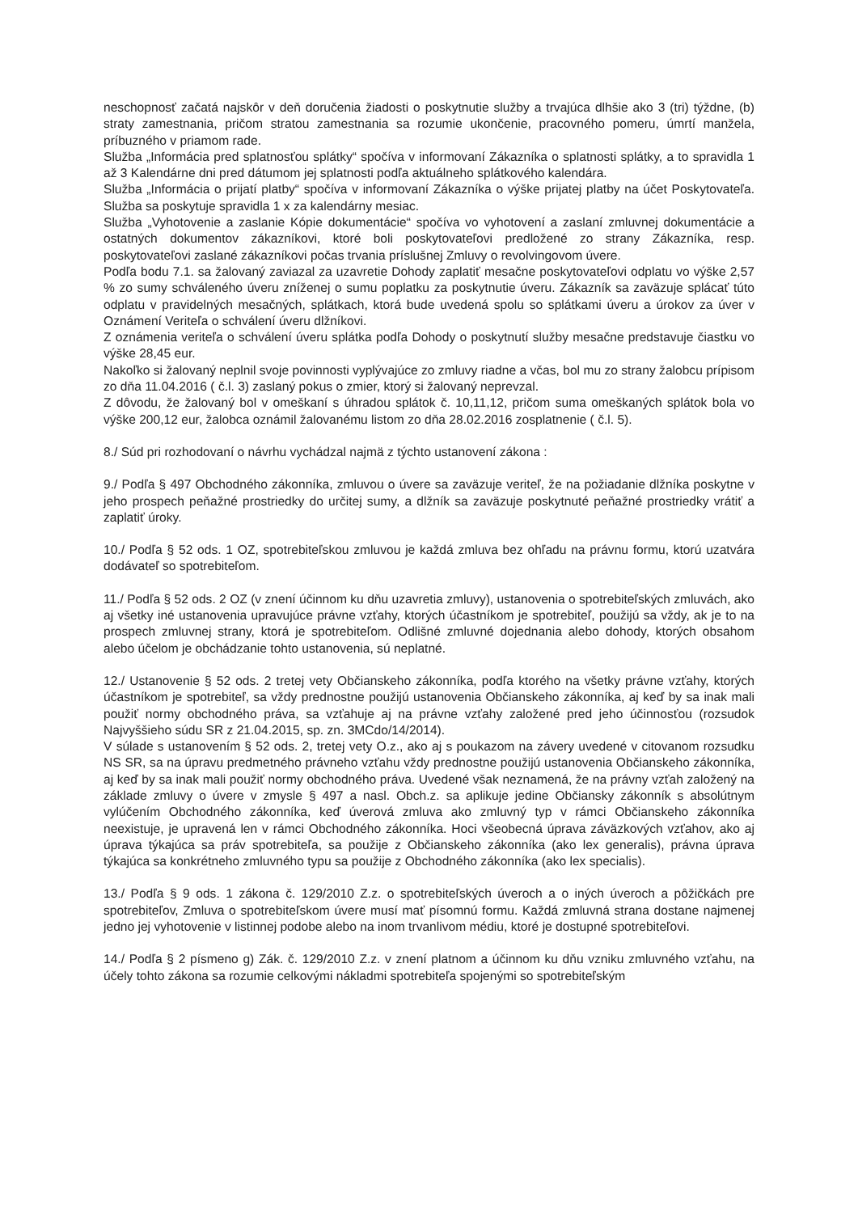neschopnosť začatá najskôr v deň doručenia žiadosti o poskytnutie služby a trvajúca dlhšie ako 3 (tri) týždne, (b) straty zamestnania, pričom stratou zamestnania sa rozumie ukončenie, pracovného pomeru, úmrtí manžela, príbuzného v priamom rade.
Služba „Informácia pred splatnosťou splátky“ spočíva v informovaní Zákazníka o splatnosti splátky, a to spravidla 1 až 3 Kalendárne dni pred dátumom jej splatnosti podľa aktuálneho splátkového kalendára.
Služba „Informácia o prijatí platby“ spočíva v informovaní Zákazníka o výške prijatej platby na účet Poskytovateľa. Služba sa poskytuje spravidla 1 x za kalendárny mesiac.
Služba „Vyhotovenie a zaslanie Kópie dokumentácie“ spočíva vo vyhotovení a zaslaní zmluvnej dokumentácie a ostatných dokumentov zákazníkovi, ktoré boli poskytovateľovi predložené zo strany Zákazníka, resp. poskytovateľovi zaslané zákazníkovi počas trvania príslušnej Zmluvy o revolvingovom úvere.
Podľa bodu 7.1. sa žalovaný zaviazal za uzavretie Dohody zaplatiť mesačne poskytovateľovi odplatu vo výške 2,57 % zo sumy schváleného úveru zníženej o sumu poplatku za poskytnutie úveru. Zákazník sa zaväzuje splácať túto odplatu v pravidelných mesačných, splátkach, ktorá bude uvedená spolu so splátkami úveru a úrokov za úver v Oznámení Veriteľa o schválení úveru dlžníkovi.
Z oznámenia veriteľa o schválení úveru splátka podľa Dohody o poskytnutí služby mesačne predstavuje čiastku vo výške 28,45 eur.
Nakoľko si žalovaný neplnil svoje povinnosti vyplývajúce zo zmluvy riadne a včas, bol mu zo strany žalobcu prípisom zo dňa 11.04.2016 ( č.l. 3) zaslaný pokus o zmier, ktorý si žalovaný neprevzal.
Z dôvodu, že žalovaný bol v omeškaní s úhradou splátok č. 10,11,12, pričom suma omeškaných splátok bola vo výške 200,12 eur, žalobca oznámil žalovanému listom zo dňa 28.02.2016 zosplatnenie ( č.l. 5).
8./ Súd pri rozhodovaní o návrhu vychádzal najmä z týchto ustanovení zákona :
9./ Podľa § 497 Obchodného zákonníka, zmluvou o úvere sa zaväzuje veriteľ, že na požiadanie dlžníka poskytne v jeho prospech peňažné prostriedky do určitej sumy, a dlžník sa zaväzuje poskytnuté peňažné prostriedky vrátiť a zaplatiť úroky.
10./ Podľa § 52 ods. 1 OZ, spotrebiteľskou zmluvou je každá zmluva bez ohľadu na právnu formu, ktorú uzatvára dodávateľ so spotrebiteľom.
11./ Podľa § 52 ods. 2 OZ (v znení účinnom ku dňu uzavretia zmluvy), ustanovenia o spotrebiteľských zmluvách, ako aj všetky iné ustanovenia upravujúce právne vzťahy, ktorých účastníkom je spotrebiteľ, použijú sa vždy, ak je to na prospech zmluvnej strany, ktorá je spotrebiteľom. Odlišné zmluvné dojednania alebo dohody, ktorých obsahom alebo účelom je obchádzanie tohto ustanovenia, sú neplatné.
12./ Ustanovenie § 52 ods. 2 tretej vety Občianskeho zákonníka, podľa ktorého na všetky právne vzťahy, ktorých účastníkom je spotrebiteľ, sa vždy prednostne použijú ustanovenia Občianskeho zákonníka, aj keď by sa inak mali použiť normy obchodného práva, sa vzťahuje aj na právne vzťahy založené pred jeho účinnosťou (rozsudok Najvyššieho súdu SR z 21.04.2015, sp. zn. 3MCdo/14/2014).
V súlade s ustanovením § 52 ods. 2, tretej vety O.z., ako aj s poukazom na závery uvedené v citovanom rozsudku NS SR, sa na úpravu predmetného právneho vzťahu vždy prednostne použijú ustanovenia Občianskeho zákonníka, aj keď by sa inak mali použiť normy obchodného práva. Uvedené však neznamená, že na právny vzťah založený na základe zmluvy o úvere v zmysle § 497 a nasl. Obch.z. sa aplikuje jedine Občiansky zákonník s absolútnym vylúčením Obchodného zákonníka, keď úverová zmluva ako zmluvný typ v rámci Občianskeho zákonníka neexistuje, je upravená len v rámci Obchodného zákonníka. Hoci všeobecná úprava záväzkových vzťahov, ako aj úprava týkajúca sa práv spotrebiteľa, sa použije z Občianskeho zákonníka (ako lex generalis), právna úprava týkajúca sa konkrétneho zmluvného typu sa použije z Obchodného zákonníka (ako lex specialis).
13./ Podľa § 9 ods. 1 zákona č. 129/2010 Z.z. o spotrebiteľských úveroch a o iných úveroch a pôžičkách pre spotrebiteľov, Zmluva o spotrebiteľskom úvere musí mať písomnú formu. Každá zmluvná strana dostane najmenej jedno jej vyhotovenie v listinnej podobe alebo na inom trvanlivom médiu, ktoré je dostupné spotrebiteľovi.
14./ Podľa § 2 písmeno g) Zák. č. 129/2010 Z.z. v znení platnom a účinnom ku dňu vzniku zmluvného vzťahu, na účely tohto zákona sa rozumie celkovými nákladmi spotrebiteľa spojenými so spotrebiteľským